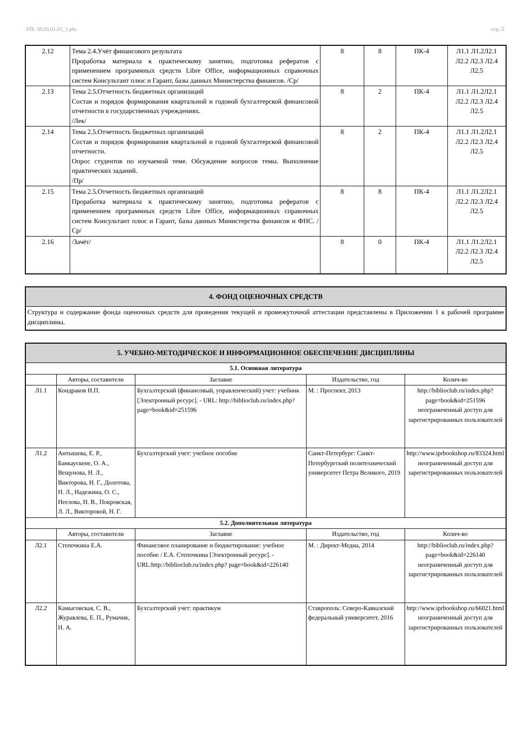УП: 38.03.01.01_1.plx стр. 5
| 2.12 | Тема 2.4.Учёт финансового результата Проработка материала к практическому занятию, подготовка рефератов с применением программных средств Libre Office, информационных справочных систем Консультант плюс и Гарант, базы данных Министерства финансов. /Ср/ | 8 | 8 | ПК-4 | Л1.1 Л1.2Л2.1 Л2.2 Л2.3 Л2.4 Л2.5 |
| 2.13 | Тема 2.5.Отчетность бюджетных организаций Состав и порядок формирования квартальной и годовой бухгалтерской финансовой отчетности в государственных учреждениях. /Лек/ | 8 | 2 | ПК-4 | Л1.1 Л1.2Л2.1 Л2.2 Л2.3 Л2.4 Л2.5 |
| 2.14 | Тема 2.5.Отчетность бюджетных организаций Состав и порядок формирования квартальной и годовой бухгалтерской финансовой отчетности. Опрос студентов по изучаемой теме. Обсуждение вопросов темы. Выполнение практических заданий. /Пр/ | 8 | 2 | ПК-4 | Л1.1 Л1.2Л2.1 Л2.2 Л2.3 Л2.4 Л2.5 |
| 2.15 | Тема 2.5.Отчетность бюджетных организаций Проработка материала к практическому занятию, подготовка рефератов с применением программных средств Libre Office, информационных справочных систем Консультант плюс и Гарант, базы данных Министерства финансов и ФНС. /Ср/ | 8 | 8 | ПК-4 | Л1.1 Л1.2Л2.1 Л2.2 Л2.3 Л2.4 Л2.5 |
| 2.16 | /Зачёт/ | 8 | 0 | ПК-4 | Л1.1 Л1.2Л2.1 Л2.2 Л2.3 Л2.4 Л2.5 |
| 4. ФОНД ОЦЕНОЧНЫХ СРЕДСТВ |
| Структура и содержание фонда оценочных средств для проведения текущей и промежуточной аттестации представлены в Приложении 1 к рабочей программе дисциплины. |
| 5. УЧЕБНО-МЕТОДИЧЕСКОЕ И ИНФОРМАЦИОННОЕ ОБЕСПЕЧЕНИЕ ДИСЦИПЛИНЫ | | | | |
| 5.1. Основная литература | | | | |
| | Авторы, составители | Заглавие | Издательство, год | Колич-во |
| Л1.1 | Кондраков Н.П. | Бухгалтерский (финансовый, управленческий) учет: учебник [Электронный ресурс]. - URL: http://biblioclub.ru/index.php? page=book&id=251596 | М. : Проспект, 2013 | http://biblioclub.ru/index.php? page=book&id=251596 неограниченный доступ для зарегистрированных пользователей |
| Л1.2 | Антышева, Е. Р., Банкаускене, О. А., Вещунова, Н. Л., Викторова, Н. Г., Долотова, Н. Л., Надежина, О. С., Неелова, Н. В., Покровская, Л. Л., Викторовой, Н. Г. | Бухгалтерский учет: учебное пособие | Санкт-Петербург: Санкт-Петербургский политехнический университет Петра Великого, 2019 | http://www.iprbookshop.ru/83324.html неограниченный доступ для зарегистрированных пользователей |
| 5.2. Дополнительная литература | | | | |
| | Авторы, составители | Заглавие | Издательство, год | Колич-во |
| Л2.1 | Степочкина Е.А. | Финансовое планирование и бюджетирование: учебное пособие / Е.А. Степочкина [Электронный ресурс]. - URL:http://biblioclub.ru/index.php? page=book&id=226140 | М. : Директ-Медиа, 2014 | http://biblioclub.ru/index.php? page=book&id=226140 неограниченный доступ для зарегистрированных пользователей |
| Л2.2 | Камысовская, С. В., Журавлева, Е. П., Румачик, Н. А. | Бухгалтерский учет: практикум | Ставрополь: Северо-Кавказский федеральный университет, 2016 | http://www.iprbookshop.ru/66021.html неограниченный доступ для зарегистрированных пользователей |